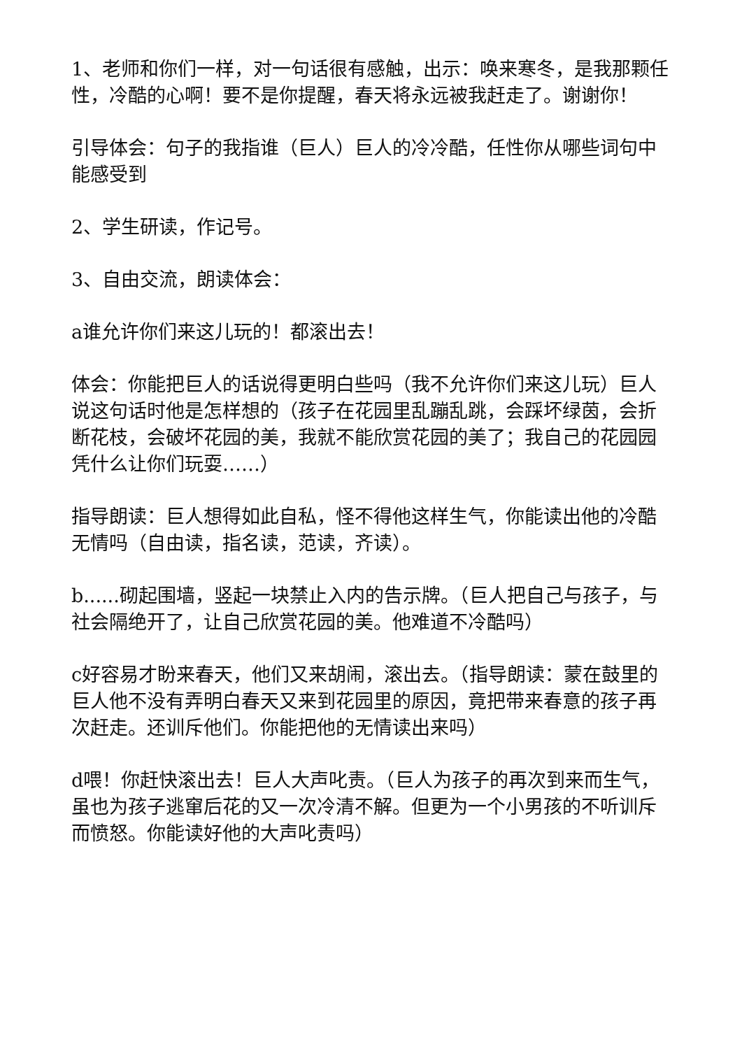1、老师和你们一样，对一句话很有感触，出示：唤来寒冬，是我那颗任性，冷酷的心啊！要不是你提醒，春天将永远被我赶走了。谢谢你！
引导体会：句子的我指谁（巨人）巨人的冷冷酷，任性你从哪些词句中能感受到
2、学生研读，作记号。
3、自由交流，朗读体会：
a谁允许你们来这儿玩的！都滚出去！
体会：你能把巨人的话说得更明白些吗（我不允许你们来这儿玩）巨人说这句话时他是怎样想的（孩子在花园里乱蹦乱跳，会踩坏绿茵，会折断花枝，会破坏花园的美，我就不能欣赏花园的美了；我自己的花园园凭什么让你们玩耍……）
指导朗读：巨人想得如此自私，怪不得他这样生气，你能读出他的冷酷无情吗（自由读，指名读，范读，齐读）。
b......砌起围墙，竖起一块禁止入内的告示牌。（巨人把自己与孩子，与社会隔绝开了，让自己欣赏花园的美。他难道不冷酷吗）
c好容易才盼来春天，他们又来胡闹，滚出去。（指导朗读：蒙在鼓里的巨人他不没有弄明白春天又来到花园里的原因，竟把带来春意的孩子再次赶走。还训斥他们。你能把他的无情读出来吗）
d喂！你赶快滚出去！巨人大声叱责。（巨人为孩子的再次到来而生气，虽也为孩子逃窜后花的又一次冷清不解。但更为一个小男孩的不听训斥而愤怒。你能读好他的大声叱责吗）